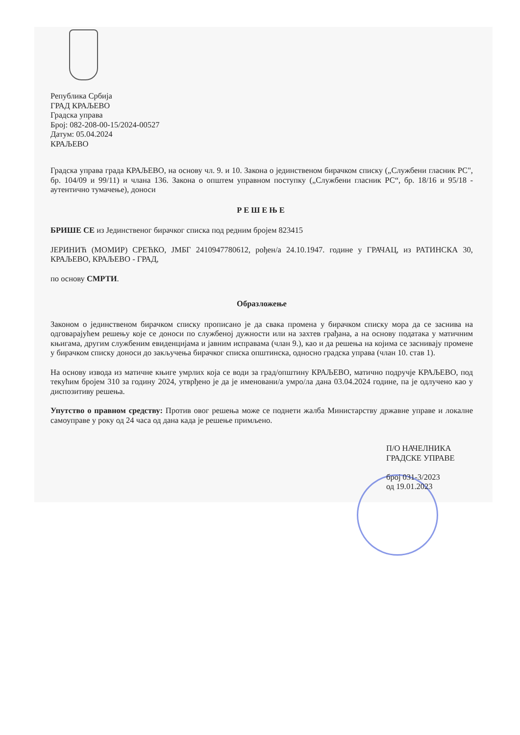Република Србија
ГРАД КРАЉЕВО
Градска управа
Број: 082-208-00-15/2024-00527
Датум: 05.04.2024
КРАЉЕВО
Градска управа града КРАЉЕВО, на основу чл. 9. и 10. Закона о јединственом бирачком списку („Службени гласник РС", бр. 104/09 и 99/11) и члана 136. Закона о општем управном поступку („Службени гласник РС“, бр. 18/16 и 95/18 - аутентично тумачење), доноси
РЕШЕЊЕ
БРИШЕ СЕ из Јединственог бирачког списка под редним бројем 823415
ЈЕРИНИЋ (МОМИР) СРЕЋКО, ЈМБГ 2410947780612, рођен/а 24.10.1947. године у ГРАЧАЦ, из РАТИНСКА 30, КРАЉЕВО, КРАЉЕВО - ГРАД,
по основу СМРТИ.
Образложење
Законом о јединственом бирачком списку прописано је да свака промена у бирачком списку мора да се заснива на одговарајућем решењу које се доноси по службеној дужности или на захтев грађана, а на основу података у матичним књигама, другим службеним евиденцијама и јавним исправама (члан 9.), као и да решења на којима се заснивају промене у бирачком списку доноси до закључења бирачког списка општинска, односно градска управа (члан 10. став 1).
На основу извода из матичне књиге умрлих која се води за град/општину КРАЉЕВО, матично подручје КРАЉЕВО, под текућим бројем 310 за годину 2024, утврђено је да је именовани/а умро/ла дана 03.04.2024 године, па је одлучено као у диспозитиву решења.
Упутство о правном средству: Против овог решења може се поднети жалба Министарству државне управе и локалне самоуправе у року од 24 часа од дана када је решење примљено.
П/О НАЧЕЛНИКА
ГРАДСКЕ УПРАВЕ
број 031-3/2023
од 19.01.2023